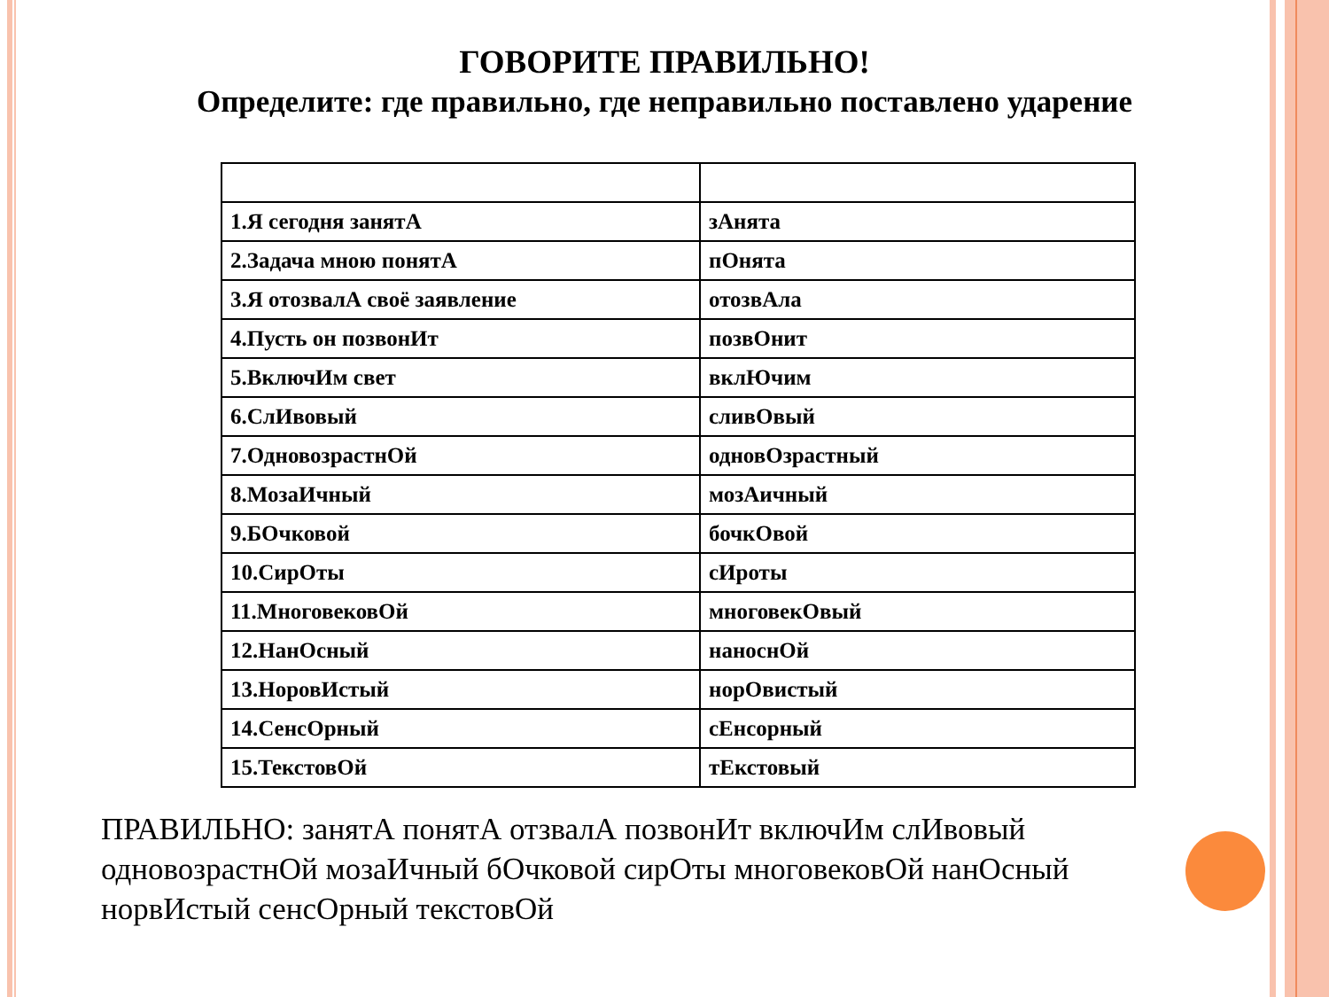ГОВОРИТЕ ПРАВИЛЬНО!
Определите: где правильно, где неправильно поставлено ударение
| 1.Я сегодня занятА | зАнята |
| 2.Задача мною понятА | пОнята |
| 3.Я отозвалА своё заявление | отозвАла |
| 4.Пусть он позвонИт | позвОнит |
| 5.ВключИм свет | вклЮчим |
| 6.СлИвовый | сливОвый |
| 7.ОдновозрастнОй | одновОзрастный |
| 8.МозаИчный | мозАичный |
| 9.БОчковой | бочкОвой |
| 10.СирОты | сИроты |
| 11.МноговековОй | многовекОвый |
| 12.НанОсный | наноснОй |
| 13.НоровИстый | норОвистый |
| 14.СенсОрный | сЕнсорный |
| 15.ТекстовОй | тЕкстовый |
ПРАВИЛЬНО: занятА понятА отзвалА позвонИт включИм слИвовый одновозрастнОй мозаИчный бОчковой сирОты многовековОй нанОсный норвИстый сенсОрный текстовОй